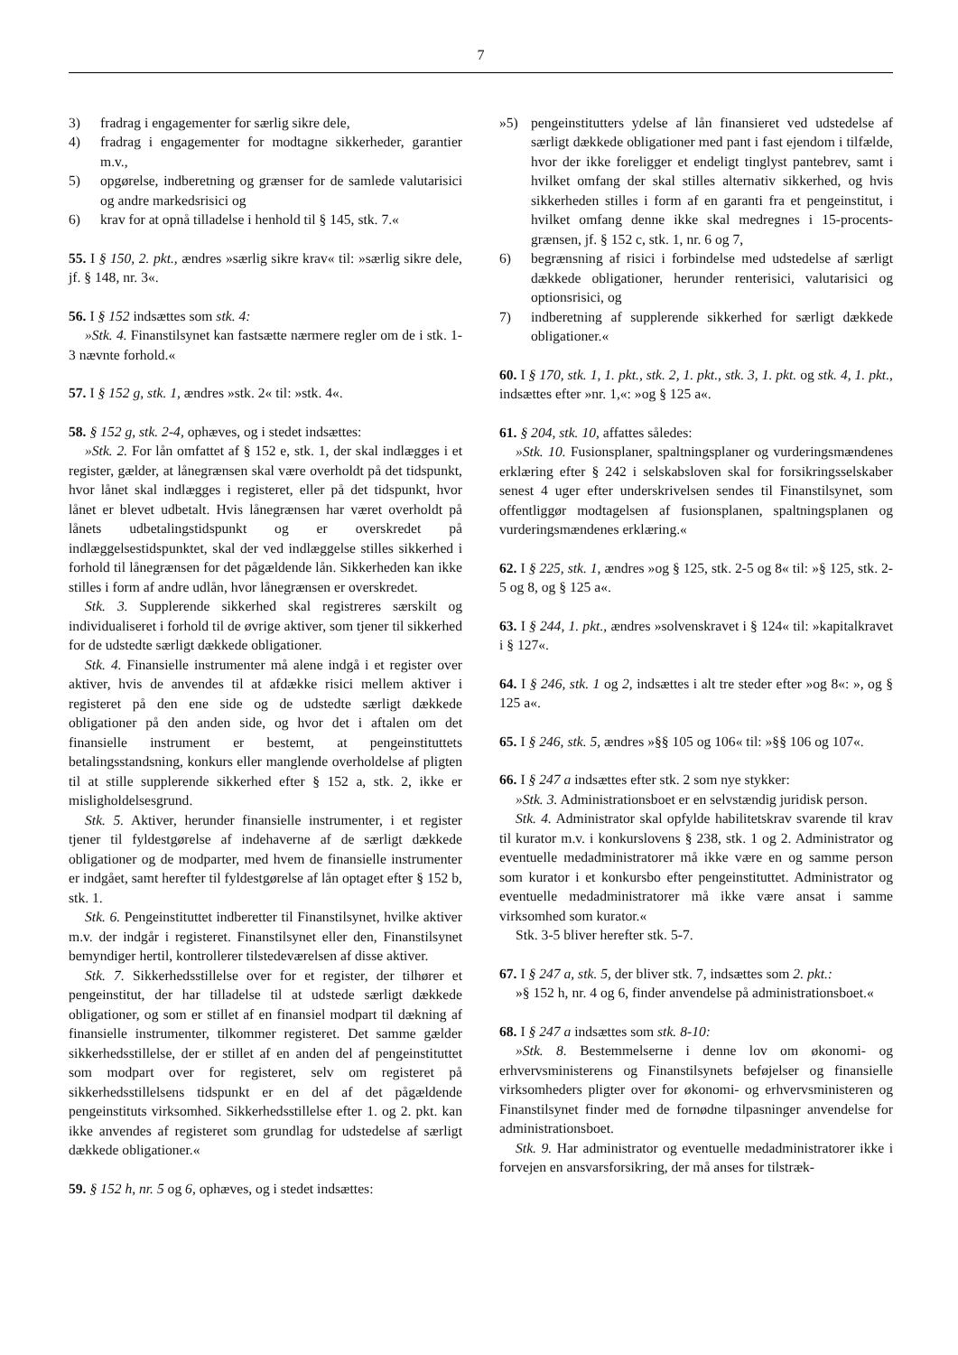7
3) fradrag i engagementer for særlig sikre dele,
4) fradrag i engagementer for modtagne sikkerheder, garantier m.v.,
5) opgørelse, indberetning og grænser for de samlede valutarisici og andre markedsrisici og
6) krav for at opnå tilladelse i henhold til § 145, stk. 7.«
55. I § 150, 2. pkt., ændres »særlig sikre krav« til: »særlig sikre dele, jf. § 148, nr. 3«.
56. I § 152 indsættes som stk. 4:
»Stk. 4. Finanstilsynet kan fastsætte nærmere regler om de i stk. 1-3 nævnte forhold.«
57. I § 152 g, stk. 1, ændres »stk. 2« til: »stk. 4«.
58. § 152 g, stk. 2-4, ophæves, og i stedet indsættes:
»Stk. 2. For lån omfattet af § 152 e, stk. 1, der skal indlægges i et register, gælder, at lånegrænsen skal være overholdt på det tidspunkt, hvor lånet skal indlægges i registeret, eller på det tidspunkt, hvor lånet er blevet udbetalt. Hvis lånegrænsen har været overholdt på lånets udbetalingstidspunkt og er overskredet på indlæggelsestidspunktet, skal der ved indlæggelse stilles sikkerhed i forhold til lånegrænsen for det pågældende lån. Sikkerheden kan ikke stilles i form af andre udlån, hvor lånegrænsen er overskredet.
Stk. 3. Supplerende sikkerhed skal registreres særskilt og individualiseret i forhold til de øvrige aktiver, som tjener til sikkerhed for de udstedte særligt dækkede obligationer.
Stk. 4. Finansielle instrumenter må alene indgå i et register over aktiver, hvis de anvendes til at afdække risici mellem aktiver i registeret på den ene side og de udstedte særligt dækkede obligationer på den anden side, og hvor det i aftalen om det finansielle instrument er bestemt, at pengeinstituttets betalingsstandsning, konkurs eller manglende overholdelse af pligten til at stille supplerende sikkerhed efter § 152 a, stk. 2, ikke er misligholdelsesgrund.
Stk. 5. Aktiver, herunder finansielle instrumenter, i et register tjener til fyldestgørelse af indehaverne af de særligt dækkede obligationer og de modparter, med hvem de finansielle instrumenter er indgået, samt herefter til fyldestgørelse af lån optaget efter § 152 b, stk. 1.
Stk. 6. Pengeinstituttet indberetter til Finanstilsynet, hvilke aktiver m.v. der indgår i registeret. Finanstilsynet eller den, Finanstilsynet bemyndiger hertil, kontrollerer tilstedeværelsen af disse aktiver.
Stk. 7. Sikkerhedsstillelse over for et register, der tilhører et pengeinstitut, der har tilladelse til at udstede særligt dækkede obligationer, og som er stillet af en finansiel modpart til dækning af finansielle instrumenter, tilkommer registeret. Det samme gælder sikkerhedsstillelse, der er stillet af en anden del af pengeinstituttet som modpart over for registeret, selv om registeret på sikkerhedsstillelsens tidspunkt er en del af det pågældende pengeinstituts virksomhed. Sikkerhedsstillelse efter 1. og 2. pkt. kan ikke anvendes af registeret som grundlag for udstedelse af særligt dækkede obligationer.«
59. § 152 h, nr. 5 og 6, ophæves, og i stedet indsættes:
»5) pengeinstitutters ydelse af lån finansieret ved udstedelse af særligt dækkede obligationer med pant i fast ejendom i tilfælde, hvor der ikke foreligger et endeligt tinglyst pantebrev, samt i hvilket omfang der skal stilles alternativ sikkerhed, og hvis sikkerheden stilles i form af en garanti fra et pengeinstitut, i hvilket omfang denne ikke skal medregnes i 15-procents-grænsen, jf. § 152 c, stk. 1, nr. 6 og 7,
6) begrænsning af risici i forbindelse med udstedelse af særligt dækkede obligationer, herunder renterisici, valutarisici og optionsrisici, og
7) indberetning af supplerende sikkerhed for særligt dækkede obligationer.«
60. I § 170, stk. 1, 1. pkt., stk. 2, 1. pkt., stk. 3, 1. pkt. og stk. 4, 1. pkt., indsættes efter »nr. 1,«: »og § 125 a«.
61. § 204, stk. 10, affattes således:
»Stk. 10. Fusionsplaner, spaltningsplaner og vurderingsmændenes erklæring efter § 242 i selskabsloven skal for forsikringsselskaber senest 4 uger efter underskrivelsen sendes til Finanstilsynet, som offentliggør modtagelsen af fusionsplanen, spaltningsplanen og vurderingsmændenes erklæring.«
62. I § 225, stk. 1, ændres »og § 125, stk. 2-5 og 8« til: »§ 125, stk. 2-5 og 8, og § 125 a«.
63. I § 244, 1. pkt., ændres »solvenskravet i § 124« til: »kapitalkravet i § 127«.
64. I § 246, stk. 1 og 2, indsættes i alt tre steder efter »og 8«: », og § 125 a«.
65. I § 246, stk. 5, ændres »§§ 105 og 106« til: »§§ 106 og 107«.
66. I § 247 a indsættes efter stk. 2 som nye stykker:
»Stk. 3. Administrationsboet er en selvstændig juridisk person.
Stk. 4. Administrator skal opfylde habilitetskrav svarende til krav til kurator m.v. i konkurslovens § 238, stk. 1 og 2. Administrator og eventuelle medadministratorer må ikke være en og samme person som kurator i et konkursbo efter pengeinstituttet. Administrator og eventuelle medadministratorer må ikke være ansat i samme virksomhed som kurator.«
Stk. 3-5 bliver herefter stk. 5-7.
67. I § 247 a, stk. 5, der bliver stk. 7, indsættes som 2. pkt.:
»§ 152 h, nr. 4 og 6, finder anvendelse på administrationsboet.«
68. I § 247 a indsættes som stk. 8-10:
»Stk. 8. Bestemmelserne i denne lov om økonomi- og erhvervsministerens og Finanstilsynets beføjelser og finansielle virksomheders pligter over for økonomi- og erhvervsministeren og Finanstilsynet finder med de fornødne tilpasninger anvendelse for administrationsboet.
Stk. 9. Har administrator og eventuelle medadministratorer ikke i forvejen en ansvarsforsikring, der må anses for tilstræk-